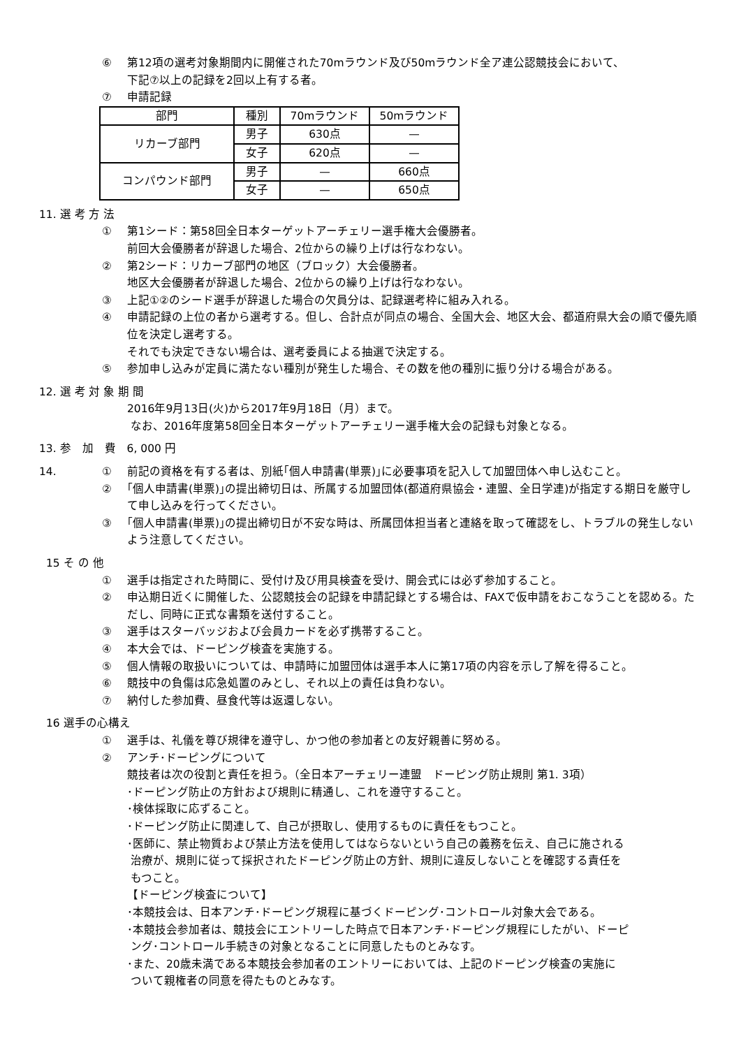⑥ 第12項の選考対象期間内に開催された70mラウンド及び50mラウンド全ア連公認競技会において、
下記⑦以上の記録を2回以上有する者。
⑦ 申請記録
| 部門 | 種別 | 70mラウンド | 50mラウンド |
| --- | --- | --- | --- |
| リカーブ部門 | 男子 | 630点 | — |
| | 女子 | 620点 | — |
| コンパウンド部門 | 男子 | — | 660点 |
| | 女子 | — | 650点 |
11. 選 考 方 法
① 第1シード：第58回全日本ターゲットアーチェリー選手権大会優勝者。
前回大会優勝者が辞退した場合、2位からの繰り上げは行なわない。
② 第2シード：リカーブ部門の地区（ブロック）大会優勝者。
地区大会優勝者が辞退した場合、2位からの繰り上げは行なわない。
③ 上記①②のシード選手が辞退した場合の欠員分は、記録選考枠に組み入れる。
④ 申請記録の上位の者から選考する。但し、合計点が同点の場合、全国大会、地区大会、都道府県大会の順で優先順位を決定し選考する。
それでも決定できない場合は、選考委員による抽選で決定する。
⑤ 参加申し込みが定員に満たない種別が発生した場合、その数を他の種別に振り分ける場合がある。
12. 選 考 対 象 期 間
2016年9月13日(火)から2017年9月18日（月）まで。
なお、2016年度第58回全日本ターゲットアーチェリー選手権大会の記録も対象となる。
13. 参　加　費　6, 000 円
14. ① 前記の資格を有する者は、別紙｢個人申請書(単票)｣に必要事項を記入して加盟団体へ申し込むこと。
② ｢個人申請書(単票)｣の提出締切日は、所属する加盟団体(都道府県協会・連盟、全日学連)が指定する期日を厳守して申し込みを行ってください。
③ ｢個人申請書(単票)｣の提出締切日が不安な時は、所属団体担当者と連絡を取って確認をし、トラブルの発生しないよう注意してください。
15 そ の 他
① 選手は指定された時間に、受付け及び用具検査を受け、開会式には必ず参加すること。
② 申込期日近くに開催した、公認競技会の記録を申請記録とする場合は、FAXで仮申請をおこなうことを認める。ただし、同時に正式な書類を送付すること。
③ 選手はスターバッジおよび会員カードを必ず携帯すること。
④ 本大会では、ドーピング検査を実施する。
⑤ 個人情報の取扱いについては、申請時に加盟団体は選手本人に第17項の内容を示し了解を得ること。
⑥ 競技中の負傷は応急処置のみとし、それ以上の責任は負わない。
⑦ 納付した参加費、昼食代等は返還しない。
16 選手の心構え
① 選手は、礼儀を尊び規律を遵守し、かつ他の参加者との友好親善に努める。
② アンチ･ドーピングについて
競技者は次の役割と責任を担う。（全日本アーチェリー連盟　ドーピング防止規則 第1. 3項）
･ドーピング防止の方針および規則に精通し、これを遵守すること。
･検体採取に応ずること。
･ドーピング防止に関連して、自己が摂取し、使用するものに責任をもつこと。
･医師に、禁止物質および禁止方法を使用してはならないという自己の義務を伝え、自己に施される
治療が、規則に従って採択されたドーピング防止の方針、規則に違反しないことを確認する責任を
もつこと。
【ドーピング検査について】
･本競技会は、日本アンチ･ドーピング規程に基づくドーピング･コントロール対象大会である。
･本競技会参加者は、競技会にエントリーした時点で日本アンチ･ドーピング規程にしたがい、ドーピ
ング･コントロール手続きの対象となることに同意したものとみなす。
･また、20歳未満である本競技会参加者のエントリーにおいては、上記のドーピング検査の実施に
ついて親権者の同意を得たものとみなす。